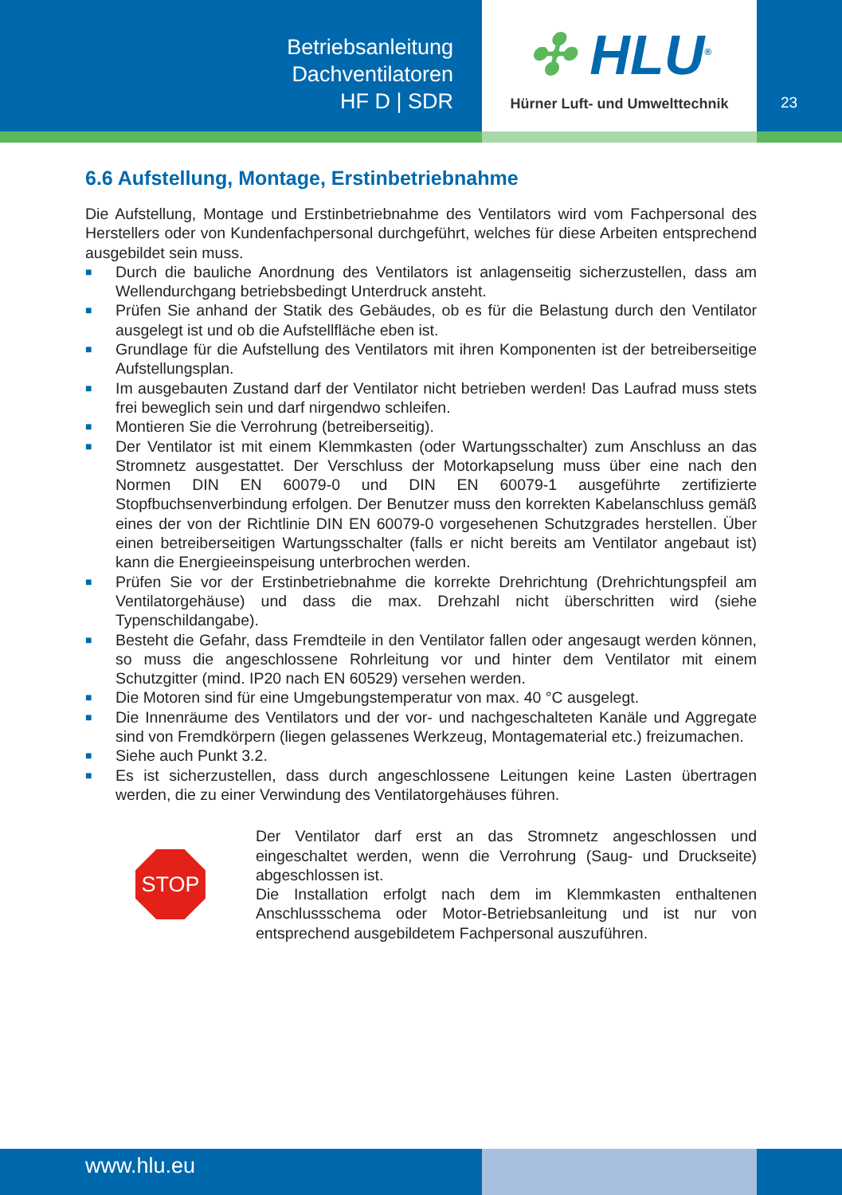Betriebsanleitung
Dachventilatoren
HF D | SDR
✣ HLU<sup>®</sup>
Hürner Luft- und Umwelttechnik
23
6.6 Aufstellung, Montage, Erstinbetriebnahme
Die Aufstellung, Montage und Erstinbetriebnahme des Ventilators wird vom Fachpersonal des Herstellers oder von Kundenfachpersonal durchgeführt, welches für diese Arbeiten entsprechend ausgebildet sein muss.
■ Durch die bauliche Anordnung des Ventilators ist anlagenseitig sicherzustellen, dass am Wellendurchgang betriebsbedingt Unterdruck ansteht.
■ Prüfen Sie anhand der Statik des Gebäudes, ob es für die Belastung durch den Ventilator ausgelegt ist und ob die Aufstellfläche eben ist.
■ Grundlage für die Aufstellung des Ventilators mit ihren Komponenten ist der betreiberseitige Aufstellungsplan.
■ Im ausgebauten Zustand darf der Ventilator nicht betrieben werden! Das Laufrad muss stets frei beweglich sein und darf nirgendwo schleifen.
■ Montieren Sie die Verrohrung (betreiberseitig).
■ Der Ventilator ist mit einem Klemmkasten (oder Wartungsschalter) zum Anschluss an das Stromnetz ausgestattet. Der Verschluss der Motorkapselung muss über eine nach den Normen DIN EN 60079-0 und DIN EN 60079-1 ausgeführte zertifizierte Stopfbuchsenverbindung erfolgen. Der Benutzer muss den korrekten Kabelanschluss gemäß eines der von der Richtlinie DIN EN 60079-0 vorgesehenen Schutzgrades herstellen. Über einen betreiberseitigen Wartungsschalter (falls er nicht bereits am Ventilator angebaut ist) kann die Energieeinspeisung unterbrochen werden.
■ Prüfen Sie vor der Erstinbetriebnahme die korrekte Drehrichtung (Drehrichtungspfeil am Ventilatorgehäuse) und dass die max. Drehzahl nicht überschritten wird (siehe Typenschildangabe).
■ Besteht die Gefahr, dass Fremdteile in den Ventilator fallen oder angesaugt werden können, so muss die angeschlossene Rohrleitung vor und hinter dem Ventilator mit einem Schutzgitter (mind. IP20 nach EN 60529) versehen werden.
■ Die Motoren sind für eine Umgebungstemperatur von max. 40 °C ausgelegt.
■ Die Innenräume des Ventilators und der vor- und nachgeschalteten Kanäle und Aggregate sind von Fremdkörpern (liegen gelassenes Werkzeug, Montagematerial etc.) freizumachen.
■ Siehe auch Punkt 3.2.
■ Es ist sicherzustellen, dass durch angeschlossene Leitungen keine Lasten übertragen werden, die zu einer Verwindung des Ventilatorgehäuses führen.
STOP
Der Ventilator darf erst an das Stromnetz angeschlossen und eingeschaltet werden, wenn die Verrohrung (Saug- und Druckseite) abgeschlossen ist.
Die Installation erfolgt nach dem im Klemmkasten enthaltenen Anschlussschema oder Motor-Betriebsanleitung und ist nur von entsprechend ausgebildetem Fachpersonal auszuführen.
www.hlu.eu